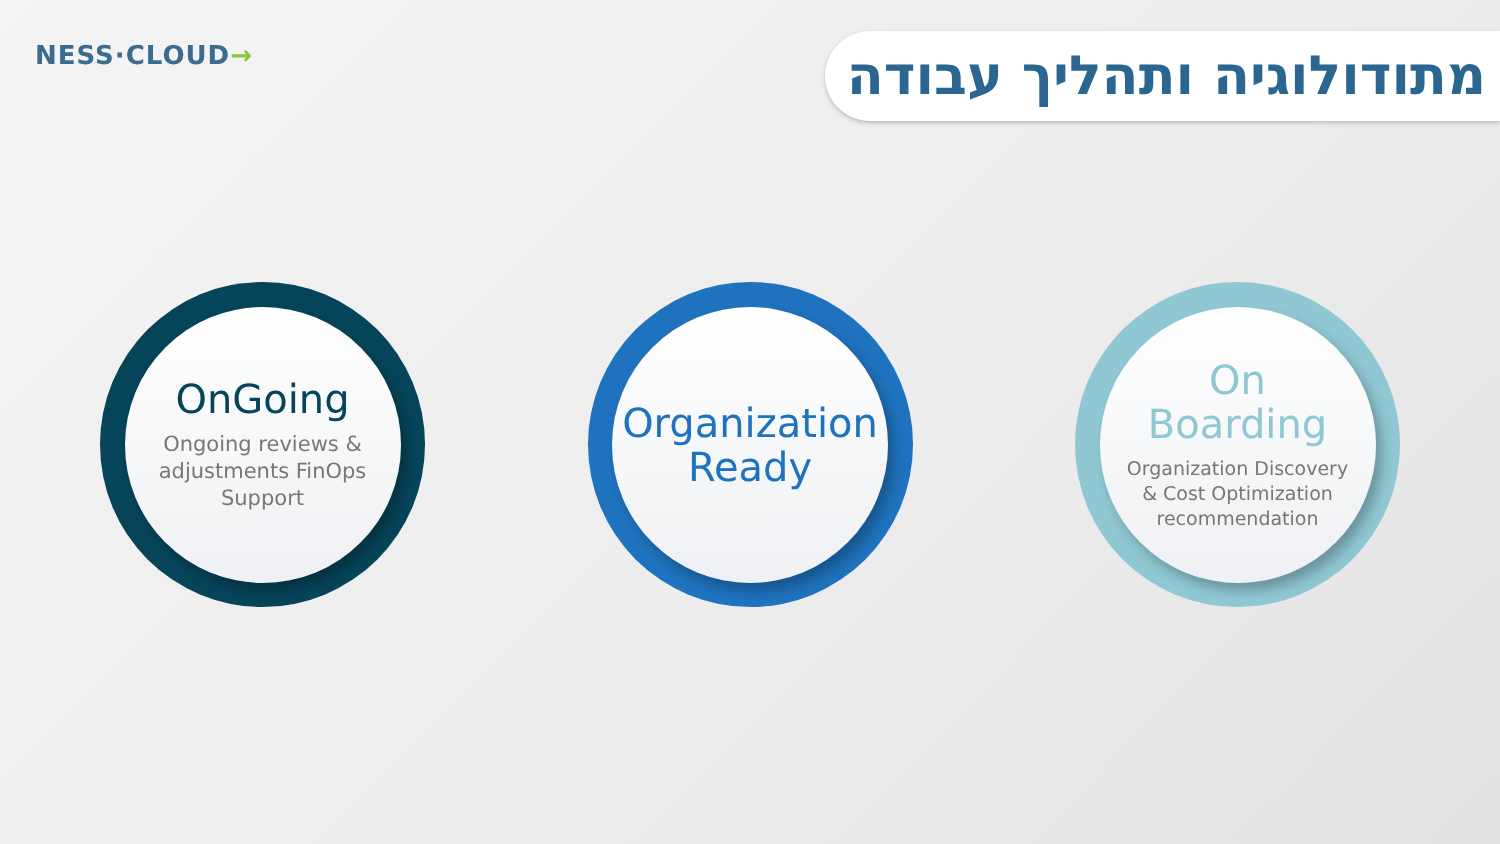NESS·CLOUD→
מתודולוגיה ותהליך עבודה
OnGoing
Ongoing reviews &
adjustments FinOps
Support
Organization
Ready
On
Boarding
Organization Discovery
& Cost Optimization
recommendation